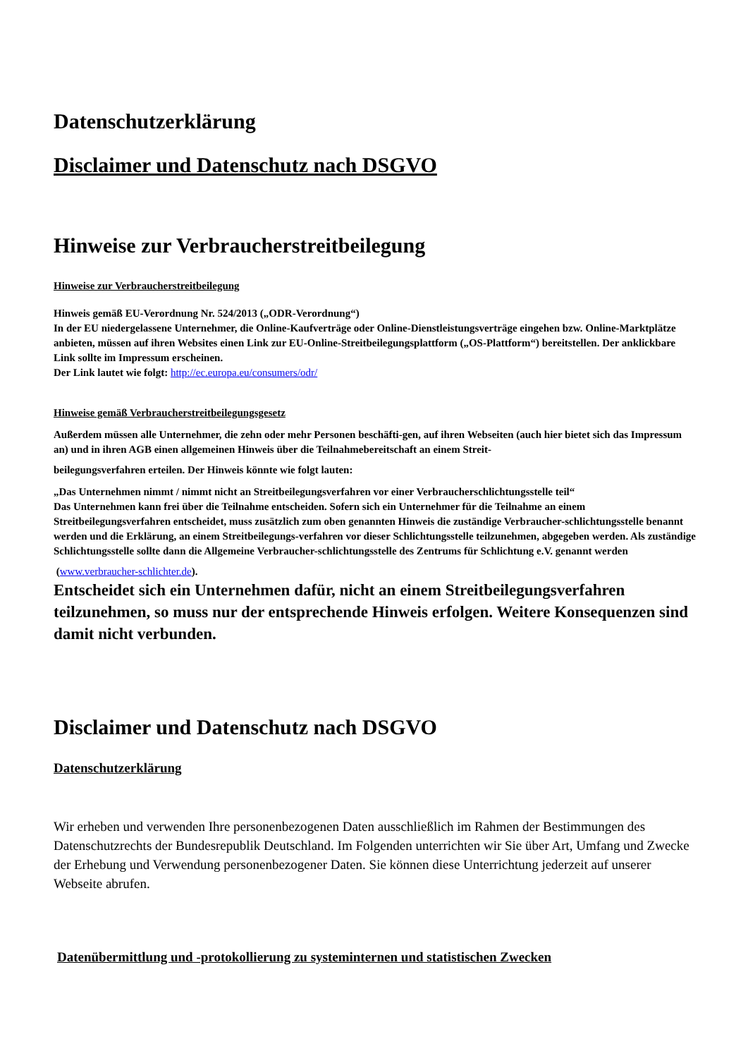Datenschutzerklärung
Disclaimer und Datenschutz nach DSGVO
Hinweise zur Verbraucherstreitbeilegung
Hinweise zur Verbraucherstreitbeilegung
Hinweis gemäß EU-Verordnung Nr. 524/2013 („ODR-Verordnung“)
In der EU niedergelassene Unternehmer, die Online-Kaufverträge oder Online-Dienstleistungsverträge eingehen bzw. Online-Marktplätze anbieten, müssen auf ihren Websites einen Link zur EU-Online-Streitbeilegungsplattform („OS-Plattform“) bereitstellen. Der anklickbare Link sollte im Impressum erscheinen.
Der Link lautet wie folgt: http://ec.europa.eu/consumers/odr/
Hinweise gemäß Verbraucherstreitbeilegungsgesetz
Außerdem müssen alle Unternehmer, die zehn oder mehr Personen beschäfti-gen, auf ihren Webseiten (auch hier bietet sich das Impressum an) und in ihren AGB einen allgemeinen Hinweis über die Teilnahmebereitschaft an einem Streit-
beilegungsverfahren erteilen. Der Hinweis könnte wie folgt lauten:
„Das Unternehmen nimmt / nimmt nicht an Streitbeilegungsverfahren vor einer Verbraucherschlichtungsstelle teil“
Das Unternehmen kann frei über die Teilnahme entscheiden. Sofern sich ein Unternehmer für die Teilnahme an einem Streitbeilegungsverfahren entscheidet, muss zusätzlich zum oben genannten Hinweis die zuständige Verbraucher-schlichtungsstelle benannt werden und die Erklärung, an einem Streitbeilegungs-verfahren vor dieser Schlichtungsstelle teilzunehmen, abgegeben werden. Als zuständige Schlichtungsstelle sollte dann die Allgemeine Verbraucher-schlichtungsstelle des Zentrums für Schlichtung e.V. genannt werden
(www.verbraucher-schlichter.de).
Entscheidet sich ein Unternehmen dafür, nicht an einem Streitbeilegungsverfahren teilzunehmen, so muss nur der entsprechende Hinweis erfolgen. Weitere Konsequenzen sind damit nicht verbunden.
Disclaimer und Datenschutz nach DSGVO
Datenschutzerklärung
Wir erheben und verwenden Ihre personenbezogenen Daten ausschließlich im Rahmen der Bestimmungen des Datenschutzrechts der Bundesrepublik Deutschland. Im Folgenden unterrichten wir Sie über Art, Umfang und Zwecke der Erhebung und Verwendung personenbezogener Daten. Sie können diese Unterrichtung jederzeit auf unserer Webseite abrufen.
Datenübermittlung und -protokollierung zu systeminternen und statistischen Zwecken